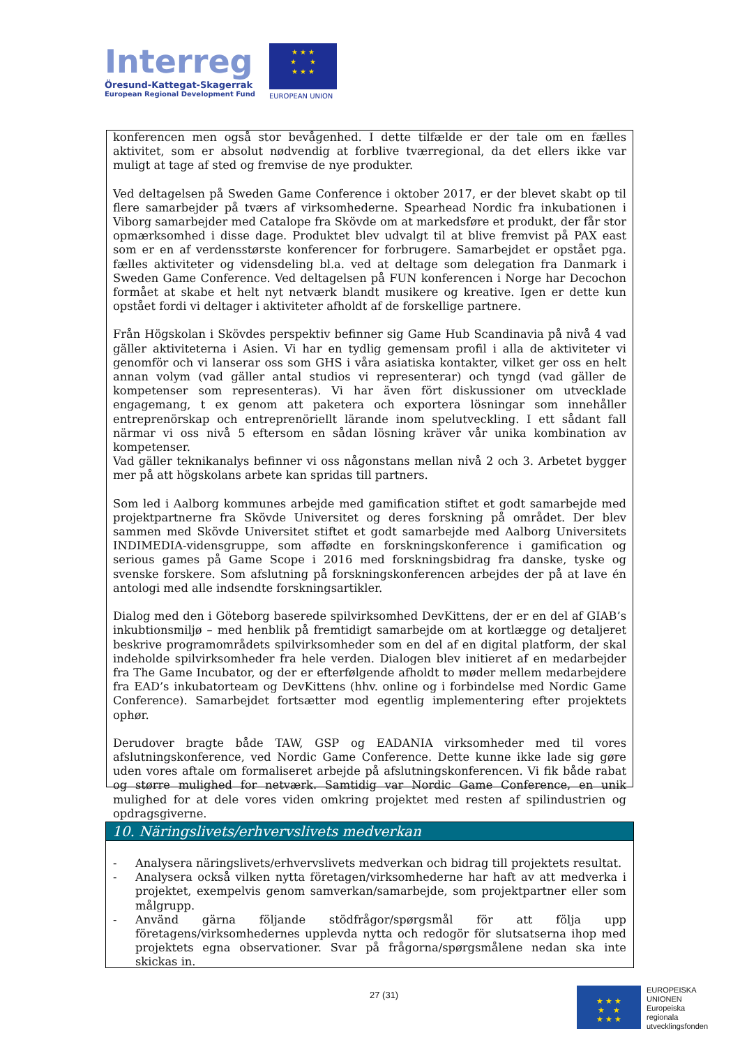Interreg
Öresund-Kattegat-Skagerrak
European Regional Development Fund
★ ★ ★
★ ★
★ ★ ★
EUROPEAN UNION
konferencen men også stor bevågenhed. I dette tilfælde er der tale om en fælles aktivitet, som er absolut nødvendig at forblive tværregional, da det ellers ikke var muligt at tage af sted og fremvise de nye produkter.
Ved deltagelsen på Sweden Game Conference i oktober 2017, er der blevet skabt op til flere samarbejder på tværs af virksomhederne. Spearhead Nordic fra inkubationen i Viborg samarbejder med Catalope fra Skövde om at markedsføre et produkt, der får stor opmærksomhed i disse dage. Produktet blev udvalgt til at blive fremvist på PAX east som er en af verdensstørste konferencer for forbrugere. Samarbejdet er opstået pga. fælles aktiviteter og vidensdeling bl.a. ved at deltage som delegation fra Danmark i Sweden Game Conference. Ved deltagelsen på FUN konferencen i Norge har Decochon formået at skabe et helt nyt netværk blandt musikere og kreative. Igen er dette kun opstået fordi vi deltager i aktiviteter afholdt af de forskellige partnere.
Från Högskolan i Skövdes perspektiv befinner sig Game Hub Scandinavia på nivå 4 vad gäller aktiviteterna i Asien. Vi har en tydlig gemensam profil i alla de aktiviteter vi genomför och vi lanserar oss som GHS i våra asiatiska kontakter, vilket ger oss en helt annan volym (vad gäller antal studios vi representerar) och tyngd (vad gäller de kompetenser som representeras). Vi har även fört diskussioner om utvecklade engagemang, t ex genom att paketera och exportera lösningar som innehåller entreprenörskap och entreprenöriellt lärande inom spelutveckling. I ett sådant fall närmar vi oss nivå 5 eftersom en sådan lösning kräver vår unika kombination av kompetenser.
Vad gäller teknikanalys befinner vi oss någonstans mellan nivå 2 och 3. Arbetet bygger mer på att högskolans arbete kan spridas till partners.
Som led i Aalborg kommunes arbejde med gamification stiftet et godt samarbejde med projektpartnerne fra Skövde Universitet og deres forskning på området. Der blev sammen med Skövde Universitet stiftet et godt samarbejde med Aalborg Universitets INDIMEDIA-vidensgruppe, som affødte en forskningskonference i gamification og serious games på Game Scope i 2016 med forskningsbidrag fra danske, tyske og svenske forskere. Som afslutning på forskningskonferencen arbejdes der på at lave én antologi med alle indsendte forskningsartikler.
Dialog med den i Göteborg baserede spilvirksomhed DevKittens, der er en del af GIAB’s inkubtionsmiljø – med henblik på fremtidigt samarbejde om at kortlægge og detaljeret beskrive programområdets spilvirksomheder som en del af en digital platform, der skal indeholde spilvirksomheder fra hele verden. Dialogen blev initieret af en medarbejder fra The Game Incubator, og der er efterfølgende afholdt to møder mellem medarbejdere fra EAD’s inkubatorteam og DevKittens (hhv. online og i forbindelse med Nordic Game Conference). Samarbejdet fortsætter mod egentlig implementering efter projektets ophør.
Derudover bragte både TAW, GSP og EADANIA virksomheder med til vores afslutningskonference, ved Nordic Game Conference. Dette kunne ikke lade sig gøre uden vores aftale om formaliseret arbejde på afslutningskonferencen. Vi fik både rabat og større mulighed for netværk. Samtidig var Nordic Game Conference, en unik mulighed for at dele vores viden omkring projektet med resten af spilindustrien og opdragsgiverne.
10. Näringslivets/erhvervslivets medverkan
- Analysera näringslivets/erhvervslivets medverkan och bidrag till projektets resultat.
- Analysera också vilken nytta företagen/virksomhederne har haft av att medverka i projektet, exempelvis genom samverkan/samarbejde, som projektpartner eller som målgrupp.
- Använd gärna följande stödfrågor/spørgsmål för att följa upp företagens/virksomhedernes upplevda nytta och redogör för slutsatserna ihop med projektets egna observationer. Svar på frågorna/spørgsmålene nedan ska inte skickas in.
27 (31)
★ ★ ★
★ ★
★ ★ ★
EUROPEISKA
UNIONEN
Europeiska
regionala
utvecklingsfonden